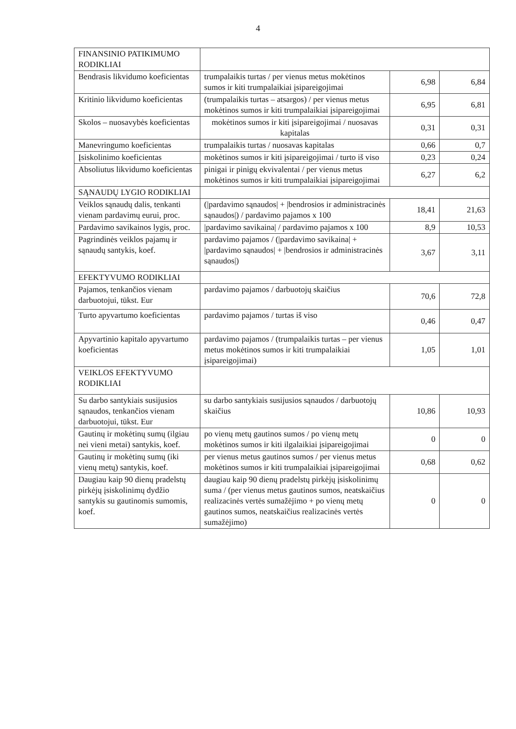4
| FINANSINIO PATIKIMUMO RODIKLIAI | | | |
| Bendrasis likvidumo koeficientas | trumpalaikis turtas / per vienus metus mokėtinos sumos ir kiti trumpalaikiai įsipareigojimai | 6,98 | 6,84 |
| Kritinio likvidumo koeficientas | (trumpalaikis turtas – atsargos) / per vienus metus mokėtinos sumos ir kiti trumpalaikiai įsipareigojimai | 6,95 | 6,81 |
| Skolos – nuosavybės koeficientas | mokėtinos sumos ir kiti įsipareigojimai / nuosavas kapitalas | 0,31 | 0,31 |
| Manevringumo koeficientas | trumpalaikis turtas / nuosavas kapitalas | 0,66 | 0,7 |
| Įsiskolinimo koeficientas | mokėtinos sumos ir kiti įsipareigojimai / turto iš viso | 0,23 | 0,24 |
| Absoliutus likvidumo koeficientas | pinigai ir pinigų ekvivalentai / per vienus metus mokėtinos sumos ir kiti trumpalaikiai įsipareigojimai | 6,27 | 6,2 |
| SĄNAUDŲ LYGIO RODIKLIAI | | | |
| Veiklos sąnaudų dalis, tenkanti vienam pardavimų eurui, proc. | (/pardavimo sąnaudos/ + /bendrosios ir administracinės sąnaudos/) / pardavimo pajamos x 100 | 18,41 | 21,63 |
| Pardavimo savikainos lygis, proc. | /pardavimo savikaina/ / pardavimo pajamos x 100 | 8,9 | 10,53 |
| Pagrindinės veiklos pajamų ir sąnaudų santykis, koef. | pardavimo pajamos / (/pardavimo savikaina/ + /pardavimo sąnaudos/ + /bendrosios ir administracinės sąnaudos/) | 3,67 | 3,11 |
| EFEKTYVUMO RODIKLIAI | | | |
| Pajamos, tenkančios vienam darbuotojui, tūkst. Eur | pardavimo pajamos / darbuotojų skaičius | 70,6 | 72,8 |
| Turto apyvartumo koeficientas | pardavimo pajamos / turtas iš viso | 0,46 | 0,47 |
| Apyvartinio kapitalo apyvartumo koeficientas | pardavimo pajamos / (trumpalaikis turtas – per vienus metus mokėtinos sumos ir kiti trumpalaikiai įsipareigojimai) | 1,05 | 1,01 |
| VEIKLOS EFEKTYVUMO RODIKLIAI | | | |
| Su darbo santykiais susijusios sąnaudos, tenkančios vienam darbuotojui, tūkst. Eur | su darbo santykiais susijusios sąnaudos / darbuotojų skaičius | 10,86 | 10,93 |
| Gautinų ir mokėtinų sumų (ilgiau nei vieni metai) santykis, koef. | po vienų metų gautinos sumos / po vienų metų mokėtinos sumos ir kiti ilgalaikiai įsipareigojimai | 0 | 0 |
| Gautinų ir mokėtinų sumų (iki vienų metų) santykis, koef. | per vienus metus gautinos sumos / per vienus metus mokėtinos sumos ir kiti trumpalaikiai įsipareigojimai | 0,68 | 0,62 |
| Daugiau kaip 90 dienų pradelstų pirkėjų įsiskolinimų dydžio santykis su gautinomis sumomis, koef. | daugiau kaip 90 dienų pradelstų pirkėjų įsiskolinimų suma / (per vienus metus gautinos sumos, neatskaičius realizacinės vertės sumažėjimo + po vienų metų gautinos sumos, neatskaičius realizacinės vertės sumažėjimo) | 0 | 0 |